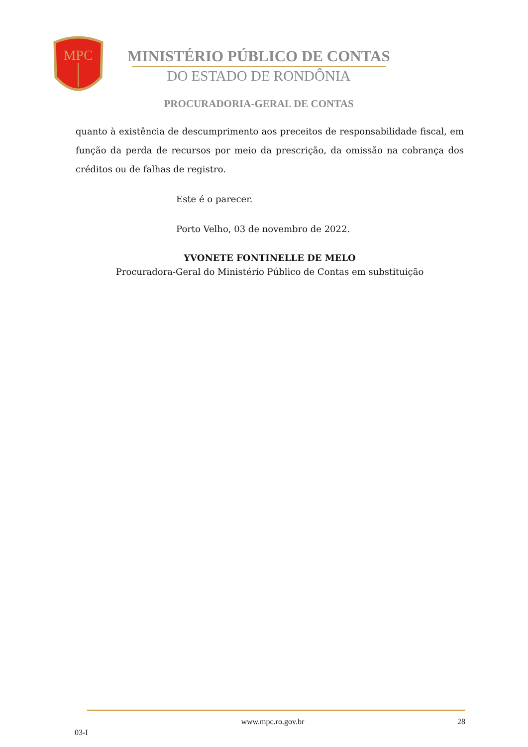MPC
MINISTÉRIO PÚBLICO DE CONTAS
DO ESTADO DE RONDÔNIA
PROCURADORIA-GERAL DE CONTAS
quanto à existência de descumprimento aos preceitos de responsabilidade fiscal, em função da perda de recursos por meio da prescrição, da omissão na cobrança dos créditos ou de falhas de registro.
Este é o parecer.
Porto Velho, 03 de novembro de 2022.
YVONETE FONTINELLE DE MELO
Procuradora-Geral do Ministério Público de Contas em substituição
03-I www.mpc.ro.gov.br 28